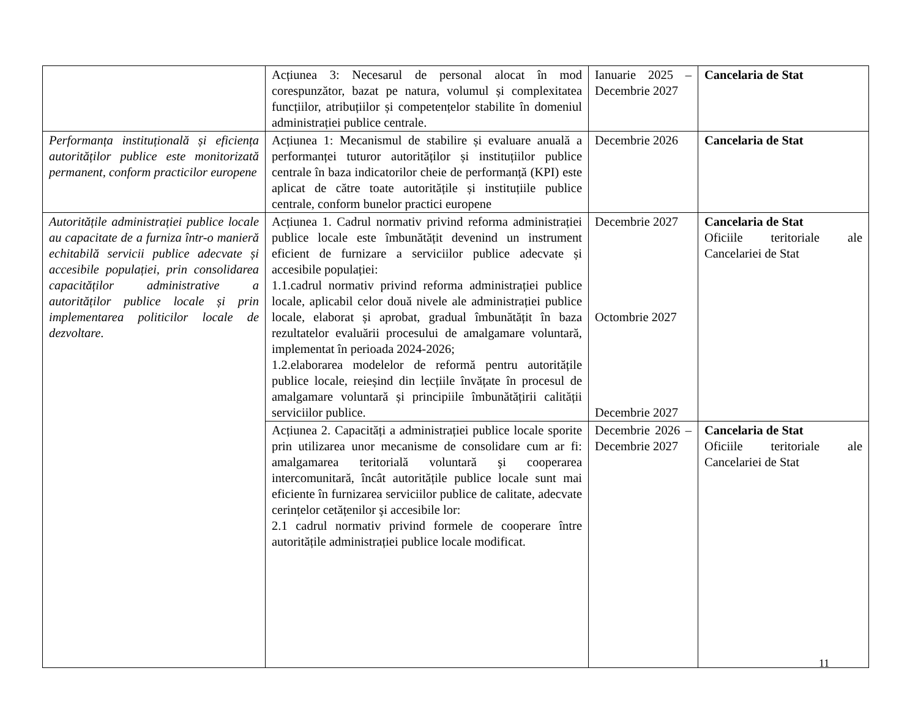| | Acțiunea 3: Necesarul de personal alocat în mod corespunzător, bazat pe natura, volumul și complexitatea funcțiilor, atribuțiilor și competențelor stabilite în domeniul administrației publice centrale. | Ianuarie 2025 – Decembrie 2027 | Cancelaria de Stat |
| Performanța instituțională și eficiența autorităților publice este monitorizată permanent, conform practicilor europene | Acțiunea 1: Mecanismul de stabilire și evaluare anuală a performanței tuturor autorităților și instituțiilor publice centrale în baza indicatorilor cheie de performanță (KPI) este aplicat de către toate autoritățile și instituțiile publice centrale, conform bunelor practici europene | Decembrie 2026 | Cancelaria de Stat |
| Autoritățile administrației publice locale au capacitate de a furniza într-o manieră echitabilă servicii publice adecvate și accesibile populației, prin consolidarea capacităților administrative a autorităților publice locale și prin implementarea politicilor locale de dezvoltare. | Acțiunea 1. Cadrul normativ privind reforma administrației publice locale este îmbunătățit devenind un instrument eficient de furnizare a serviciilor publice adecvate și accesibile populației: 1.1.cadrul normativ privind reforma administrației publice locale, aplicabil celor două nivele ale administrației publice locale, elaborat și aprobat, gradual îmbunătățit în baza rezultatelor evaluării procesului de amalgamare voluntară, implementat în perioada 2024-2026; 1.2.elaborarea modelelor de reformă pentru autoritățile publice locale, reieșind din lecțiile învățate în procesul de amalgamare voluntară și principiile îmbunătățirii calității serviciilor publice. | Decembrie 2027 Octombrie 2027 Decembrie 2027 | Cancelaria de Stat Oficiile teritoriale ale Cancelariei de Stat |
| | Acțiunea 2. Capacități a administrației publice locale sporite prin utilizarea unor mecanisme de consolidare cum ar fi: amalgamarea teritorială voluntară şi cooperarea intercomunitară, încât autoritățile publice locale sunt mai eficiente în furnizarea serviciilor publice de calitate, adecvate cerințelor cetățenilor şi accesibile lor: 2.1 cadrul normativ privind formele de cooperare între autoritățile administrației publice locale modificat. | Decembrie 2026 – Decembrie 2027 | Cancelaria de Stat Oficiile teritoriale ale Cancelariei de Stat |
11